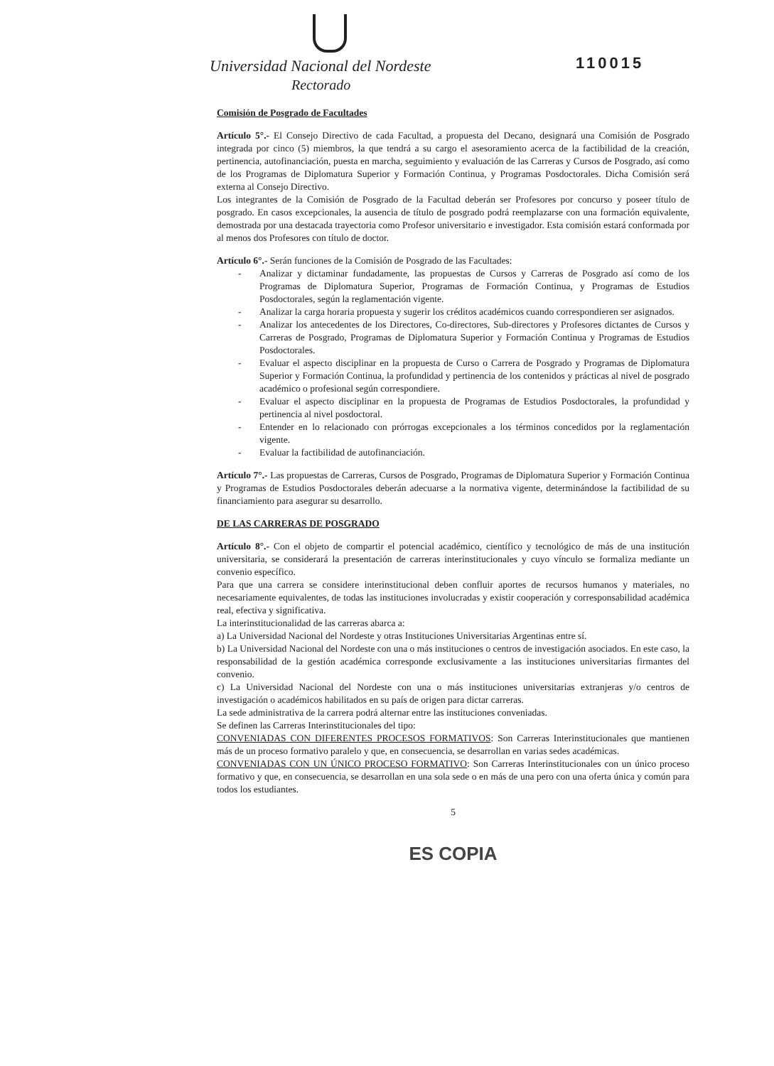Universidad Nacional del Nordeste
Rectorado
110015
Comisión de Posgrado de Facultades
Artículo 5°.- El Consejo Directivo de cada Facultad, a propuesta del Decano, designará una Comisión de Posgrado integrada por cinco (5) miembros, la que tendrá a su cargo el asesoramiento acerca de la factibilidad de la creación, pertinencia, autofinanciación, puesta en marcha, seguimiento y evaluación de las Carreras y Cursos de Posgrado, así como de los Programas de Diplomatura Superior y Formación Continua, y Programas Posdoctorales. Dicha Comisión será externa al Consejo Directivo.
Los integrantes de la Comisión de Posgrado de la Facultad deberán ser Profesores por concurso y poseer título de posgrado. En casos excepcionales, la ausencia de título de posgrado podrá reemplazarse con una formación equivalente, demostrada por una destacada trayectoria como Profesor universitario e investigador. Esta comisión estará conformada por al menos dos Profesores con título de doctor.
Artículo 6°.- Serán funciones de la Comisión de Posgrado de las Facultades:
- Analizar y dictaminar fundadamente, las propuestas de Cursos y Carreras de Posgrado así como de los Programas de Diplomatura Superior, Programas de Formación Continua, y Programas de Estudios Posdoctorales, según la reglamentación vigente.
- Analizar la carga horaria propuesta y sugerir los créditos académicos cuando correspondieren ser asignados.
- Analizar los antecedentes de los Directores, Co-directores, Sub-directores y Profesores dictantes de Cursos y Carreras de Posgrado, Programas de Diplomatura Superior y Formación Continua y Programas de Estudios Posdoctorales.
- Evaluar el aspecto disciplinar en la propuesta de Curso o Carrera de Posgrado y Programas de Diplomatura Superior y Formación Continua, la profundidad y pertinencia de los contenidos y prácticas al nivel de posgrado académico o profesional según correspondiere.
- Evaluar el aspecto disciplinar en la propuesta de Programas de Estudios Posdoctorales, la profundidad y pertinencia al nivel posdoctoral.
- Entender en lo relacionado con prórrogas excepcionales a los términos concedidos por la reglamentación vigente.
- Evaluar la factibilidad de autofinanciación.
Artículo 7°.- Las propuestas de Carreras, Cursos de Posgrado, Programas de Diplomatura Superior y Formación Continua y Programas de Estudios Posdoctorales deberán adecuarse a la normativa vigente, determinándose la factibilidad de su financiamiento para asegurar su desarrollo.
DE LAS CARRERAS DE POSGRADO
Artículo 8°.- Con el objeto de compartir el potencial académico, científico y tecnológico de más de una institución universitaria, se considerará la presentación de carreras interinstitucionales y cuyo vínculo se formaliza mediante un convenio específico.
Para que una carrera se considere interinstitucional deben confluir aportes de recursos humanos y materiales, no necesariamente equivalentes, de todas las instituciones involucradas y existir cooperación y corresponsabilidad académica real, efectiva y significativa.
La interinstitucionalidad de las carreras abarca a:
a) La Universidad Nacional del Nordeste y otras Instituciones Universitarias Argentinas entre sí.
b) La Universidad Nacional del Nordeste con una o más instituciones o centros de investigación asociados. En este caso, la responsabilidad de la gestión académica corresponde exclusivamente a las instituciones universitarias firmantes del convenio.
c) La Universidad Nacional del Nordeste con una o más instituciones universitarias extranjeras y/o centros de investigación o académicos habilitados en su país de origen para dictar carreras.
La sede administrativa de la carrera podrá alternar entre las instituciones conveniadas.
Se definen las Carreras Interinstitucionales del tipo:
CONVENIADAS CON DIFERENTES PROCESOS FORMATIVOS: Son Carreras Interinstitucionales que mantienen más de un proceso formativo paralelo y que, en consecuencia, se desarrollan en varias sedes académicas.
CONVENIADAS CON UN ÚNICO PROCESO FORMATIVO: Son Carreras Interinstitucionales con un único proceso formativo y que, en consecuencia, se desarrollan en una sola sede o en más de una pero con una oferta única y común para todos los estudiantes.
5
ES COPIA